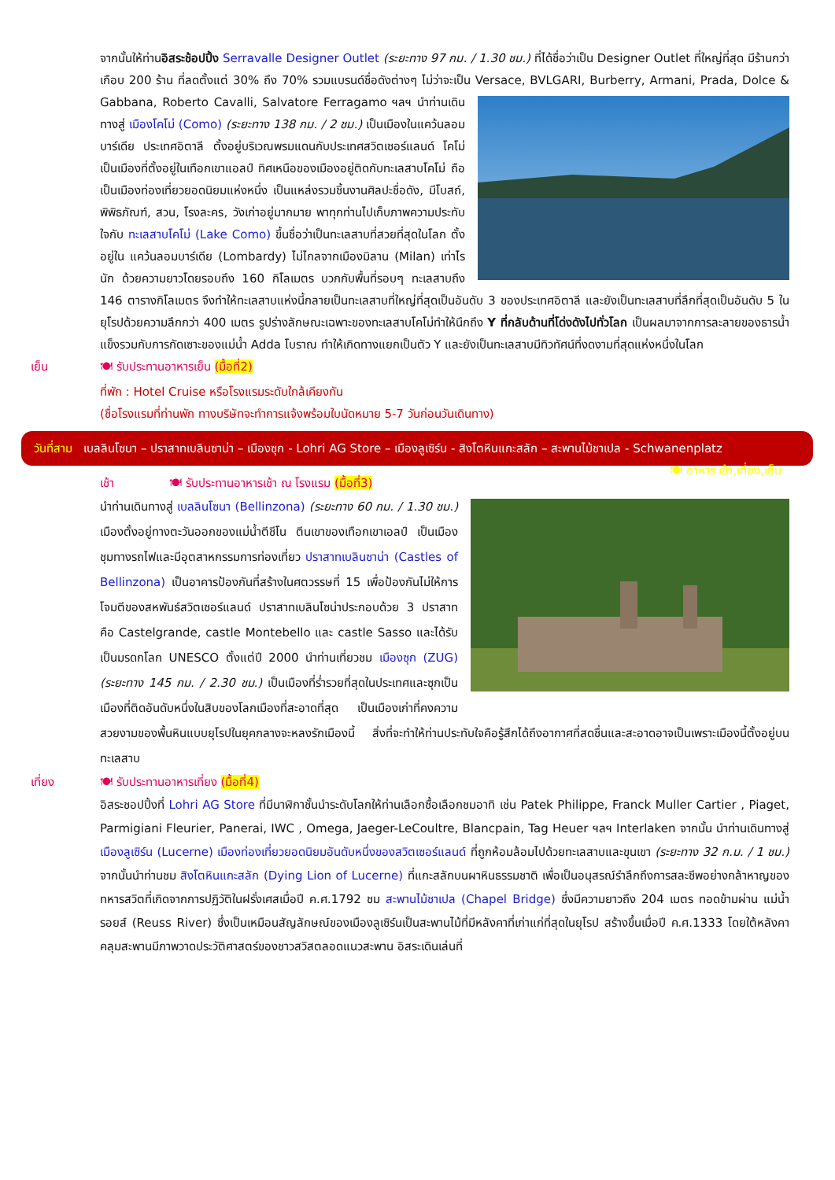จากนั้นให้ท่านอิสระช้อปปิ้ง Serravalle Designer Outlet (ระยะทาง 97 กม. / 1.30 ชม.) ที่ได้ชื่อว่าเป็น Designer Outlet ที่ใหญ่ที่สุด มีร้านกว่าเกือบ 200 ร้าน ที่ลดตั้งแต่ 30% ถึง 70% รวมแบรนด์ชื่อดังต่างๆ ไม่ว่าจะเป็น Versace, BVLGARI, Burberry, Armani, Prada, Dolce & Gabbana, Roberto Cavalli, Salvatore Ferragamo ฯลฯ นำท่านเดินทางสู่ เมืองโคโม่ (Como) (ระยะทาง 138 กม. / 2 ชม.) เป็นเมืองในแคว้นลอมบาร์เดีย ประเทศอิตาลี ตั้งอยู่บริเวณพรมแดนกับประเทศสวิตเซอร์แลนด์ โคโม่เป็นเมืองที่ตั้งอยู่ในเทือกเขาแอลป์ ทิศเหนือของเมืองอยู่ติดกับทะเลสาบโคโม่ ถือเป็นเมืองท่องเที่ยวยอดนิยมแห่งหนึ่ง เป็นแหล่งรวมชิ้นงานศิลปะชื่อดัง, มีโบสถ์, พิพิธภัณฑ์, สวน, โรงละคร, วังเก่าอยู่มากมาย พาทุกท่านไปเก็บภาพความประทับใจกับ ทะเลสาบโคโม่ (Lake Como) ขึ้นชื่อว่าเป็นทะเลสาบที่สวยที่สุดในโลก ตั้งอยู่ใน แคว้นลอมบาร์เดีย (Lombardy) ไม่ไกลจากเมืองมิลาน (Milan) เท่าไรนัก ด้วยความยาวโดยรอบถึง 160 กิโลเมตร บวกกับพื้นที่รอบๆ ทะเลสาบถึง 146 ตารางกิโลเมตร จึงทำให้ทะเลสาบแห่งนี้กลายเป็นทะเลสาบที่ใหญ่ที่สุดเป็นอันดับ 3 ของประเทศอิตาลี และยังเป็นทะเลสาบที่ลึกที่สุดเป็นอันดับ 5 ในยุโรปด้วยความลึกกว่า 400 เมตร รูปร่างลักษณะเฉพาะของทะเลสาบโคโม่ทำให้นึกถึง Y ที่กลับด้านที่โด่งดังไปทั่วโลก เป็นผลมาจากการละลายของธารน้ำแข็งรวมกับการกัดเซาะของแม่น้ำ Adda โบราณ ทำให้เกิดทางแยกเป็นตัว Y และยังเป็นทะเลสาบมีทิวทัศน์ที่งดงามที่สุดแห่งหนึ่งในโลก
เย็น 🍽 รับประทานอาหารเย็น (มื้อที่2)
ที่พัก : Hotel Cruise หรือโรงแรมระดับใกล้เคียงกัน
(ชื่อโรงแรมที่ท่านพัก ทางบริษัทจะทำการแจ้งพร้อมใบนัดหมาย 5-7 วันก่อนวันเดินทาง)
วันที่สาม เบลลินโซนา – ปราสาทเบลินซาน่า – เมืองซุก - Lohri AG Store – เมืองลูเซิร์น - สิงโตหินแกะสลัก – สะพานไม้ชาเปล - Schwanenplatz 🍽 อาหาร เช้า,เที่ยง,เย็น
เช้า 🍽 รับประทานอาหารเช้า ณ โรงแรม (มื้อที่3)
นำท่านเดินทางสู่ เบลลินโซนา (Bellinzona) (ระยะทาง 60 กม. / 1.30 ชม.) เมืองตั้งอยู่ทางตะวันออกของแม่น้ำตีชีโน ตีนเขาของเทือกเขาเอลป์ เป็นเมืองชุมทางรถไฟและมีอุตสาหกรรมการท่องเที่ยว ปราสาทเบลินซาน่า (Castles of Bellinzona) เป็นอาคารป้องกันที่สร้างในศตวรรษที่ 15 เพื่อป้องกันไม่ให้การโจมตีของสหพันธ์สวิตเซอร์แลนด์ ปราสาทเบลินโซน่าประกอบด้วย 3 ปราสาท คือ Castelgrande, castle Montebello และ castle Sasso และได้รับเป็นมรดกโลก UNESCO ตั้งแต่ปี 2000 นำท่านเที่ยวชม เมืองซุก (ZUG) (ระยะทาง 145 กม. / 2.30 ชม.) เป็นเมืองที่ร่ำรวยที่สุดในประเทศและซุกเป็นเมืองที่ติดอันดับหนึ่งในสิบของโลกเมืองที่สะอาดที่สุด เป็นเมืองเก่าที่คงความสวยงามของพื้นหินแบบยุโรปในยุคกลางจะหลงรักเมืองนี้ สิ่งที่จะทำให้ท่านประทับใจคือรู้สึกได้ถึงอากาศที่สดชื่นและสะอาดอาจเป็นเพราะเมืองนี้ตั้งอยู่บนทะเลสาบ
เที่ยง 🍽 รับประทานอาหารเที่ยง (มื้อที่4)
อิสระชอปปิ้งที่ Lohri AG Store ที่มีนาฬิกาชั้นนำระดับโลกให้ท่านเลือกซื้อเลือกชมอาทิ เช่น Patek Philippe, Franck Muller Cartier , Piaget, Parmigiani Fleurier, Panerai, IWC , Omega, Jaeger-LeCoultre, Blancpain, Tag Heuer ฯลฯ Interlaken จากนั้น นำท่านเดินทางสู่ เมืองลูเซิร์น (Lucerne) เมืองท่องเที่ยวยอดนิยมอันดับหนึ่งของสวิตเซอร์แลนด์ ที่ถูกห้อมล้อมไปด้วยทะเลสาบและขุนเขา (ระยะทาง 32 ก.ม. / 1 ชม.) จากนั้นนำท่านชม สิงโตหินแกะสลัก (Dying Lion of Lucerne) ที่แกะสลักบนผาหินธรรมชาติ เพื่อเป็นอนุสรณ์รำลึกถึงการสละชีพอย่างกล้าหาญของทหารสวิตที่เกิดจากการปฏิวัติในฝรั่งเศสเมื่อปี ค.ศ.1792 ชม สะพานไม้ชาเปล (Chapel Bridge) ซึ่งมีความยาวถึง 204 เมตร ทอดข้ามผ่าน แม่น้ำรอยส์ (Reuss River) ซึ่งเป็นเหมือนสัญลักษณ์ของเมืองลูเซิร์นเป็นสะพานไม้ที่มีหลังคาที่เก่าแก่ที่สุดในยุโรป สร้างขึ้นเมื่อปี ค.ศ.1333 โดยใต้หลังคาคลุมสะพานมีภาพวาดประวัติศาสตร์ของชาวสวิสตลอดแนวสะพาน อิสระเดินเล่นที่